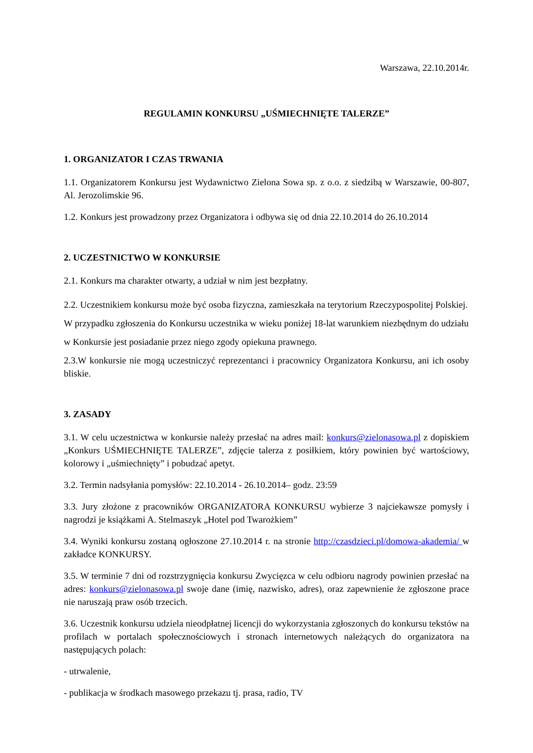Warszawa, 22.10.2014r.
REGULAMIN KONKURSU „UŚMIECHNIĘTE TALERZE”
1. ORGANIZATOR I CZAS TRWANIA
1.1. Organizatorem Konkursu jest Wydawnictwo Zielona Sowa sp. z o.o. z siedzibą w Warszawie, 00-807, Al. Jerozolimskie 96.
1.2. Konkurs jest prowadzony przez Organizatora i odbywa się od dnia 22.10.2014 do 26.10.2014
2. UCZESTNICTWO W KONKURSIE
2.1. Konkurs ma charakter otwarty, a udział w nim jest bezpłatny.
2.2. Uczestnikiem konkursu może być osoba fizyczna, zamieszkała na terytorium Rzeczypospolitej Polskiej. W przypadku zgłoszenia do Konkursu uczestnika w wieku poniżej 18-lat warunkiem niezbędnym do udziału w Konkursie jest posiadanie przez niego zgody opiekuna prawnego.
2.3.W konkursie nie mogą uczestniczyć reprezentanci i pracownicy Organizatora Konkursu, ani ich osoby bliskie.
3. ZASADY
3.1. W celu uczestnictwa w konkursie należy przesłać na adres mail: konkurs@zielonasowa.pl z dopiskiem „Konkurs UŚMIECHNIĘTE TALERZE”, zdjęcie talerza z posiłkiem, który powinien być wartościowy, kolorowy i „uśmiechnięty” i pobudzać apetyt.
3.2. Termin nadsyłania pomysłów: 22.10.2014 - 26.10.2014– godz. 23:59
3.3. Jury złożone z pracowników ORGANIZATORA KONKURSU wybierze 3 najciekawsze pomysły i nagrodzi je książkami A. Stelmaszyk „Hotel pod Twarożkiem”
3.4. Wyniki konkursu zostaną ogłoszone 27.10.2014 r. na stronie http://czasdzieci.pl/domowa-akademia/ w zakładce KONKURSY.
3.5. W terminie 7 dni od rozstrzygnięcia konkursu Zwycięzca w celu odbioru nagrody powinien przesłać na adres: konkurs@zielonasowa.pl swoje dane (imię, nazwisko, adres), oraz zapewnienie że zgłoszone prace nie naruszają praw osób trzecich.
3.6. Uczestnik konkursu udziela nieodpłatnej licencji do wykorzystania zgłoszonych do konkursu tekstów na profilach w portalach społecznościowych i stronach internetowych należących do organizatora na następujących polach:
- utrwalenie,
- publikacja w środkach masowego przekazu tj. prasa, radio, TV